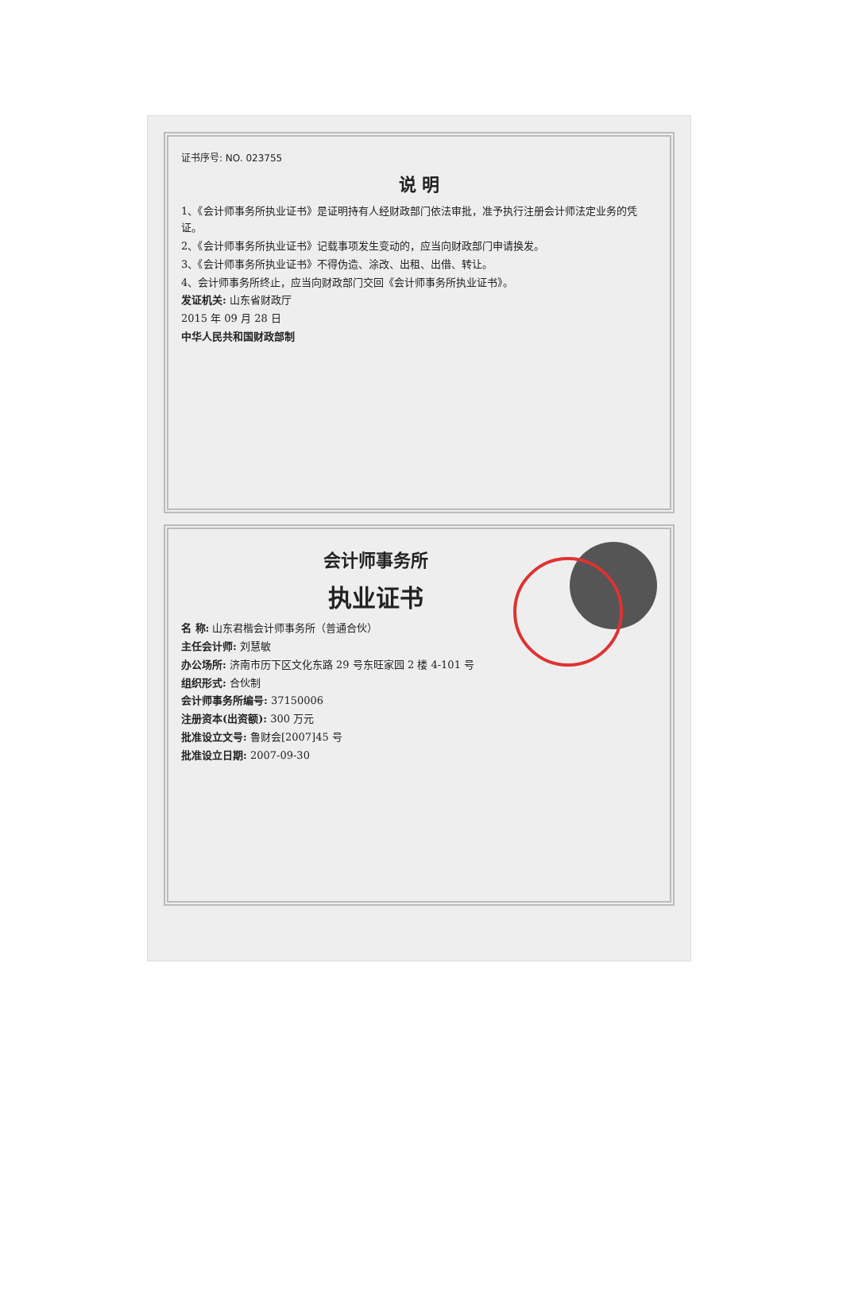证书序号: NO. 023755
说 明
1、《会计师事务所执业证书》是证明持有人经财政部门依法审批，准予执行注册会计师法定业务的凭证。
2、《会计师事务所执业证书》记载事项发生变动的，应当向财政部门申请换发。
3、《会计师事务所执业证书》不得伪造、涂改、出租、出借、转让。
4、会计师事务所终止，应当向财政部门交回《会计师事务所执业证书》。
发证机关: 山东省财政厅
2015 年 09 月 28 日
中华人民共和国财政部制
会计师事务所
执业证书
名 称: 山东君楷会计师事务所（普通合伙）
主任会计师: 刘慧敏
办公场所: 济南市历下区文化东路 29 号东旺家园 2 楼 4-101 号
组织形式: 合伙制
会计师事务所编号: 37150006
注册资本(出资额): 300 万元
批准设立文号: 鲁财会[2007]45 号
批准设立日期: 2007-09-30